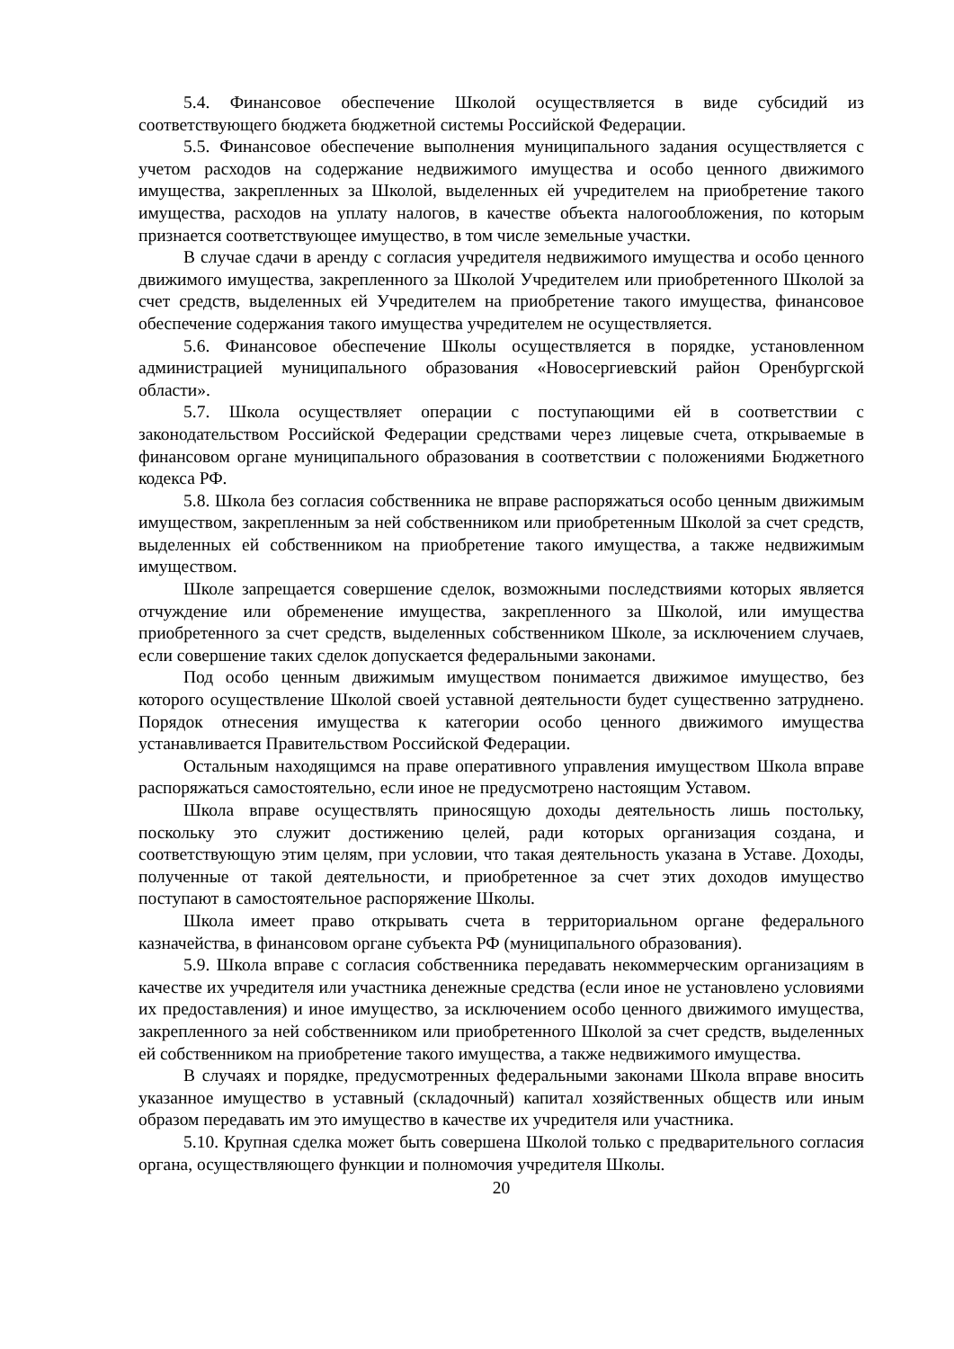5.4. Финансовое обеспечение Школой осуществляется в виде субсидий из соответствующего бюджета бюджетной системы Российской Федерации.
5.5. Финансовое обеспечение выполнения муниципального задания осуществляется с учетом расходов на содержание недвижимого имущества и особо ценного движимого имущества, закрепленных за Школой, выделенных ей учредителем на приобретение такого имущества, расходов на уплату налогов, в качестве объекта налогообложения, по которым признается соответствующее имущество, в том числе земельные участки.
В случае сдачи в аренду с согласия учредителя недвижимого имущества и особо ценного движимого имущества, закрепленного за Школой Учредителем или приобретенного Школой за счет средств, выделенных ей Учредителем на приобретение такого имущества, финансовое обеспечение содержания такого имущества учредителем не осуществляется.
5.6. Финансовое обеспечение Школы осуществляется в порядке, установленном администрацией муниципального образования «Новосергиевский район Оренбургской области».
5.7. Школа осуществляет операции с поступающими ей в соответствии с законодательством Российской Федерации средствами через лицевые счета, открываемые в финансовом органе муниципального образования в соответствии с положениями Бюджетного кодекса РФ.
5.8. Школа без согласия собственника не вправе распоряжаться особо ценным движимым имуществом, закрепленным за ней собственником или приобретенным Школой за счет средств, выделенных ей собственником на приобретение такого имущества, а также недвижимым имуществом.
Школе запрещается совершение сделок, возможными последствиями которых является отчуждение или обременение имущества, закрепленного за Школой, или имущества приобретенного за счет средств, выделенных собственником Школе, за исключением случаев, если совершение таких сделок допускается федеральными законами.
Под особо ценным движимым имуществом понимается движимое имущество, без которого осуществление Школой своей уставной деятельности будет существенно затруднено. Порядок отнесения имущества к категории особо ценного движимого имущества устанавливается Правительством Российской Федерации.
Остальным находящимся на праве оперативного управления имуществом Школа вправе распоряжаться самостоятельно, если иное не предусмотрено настоящим Уставом.
Школа вправе осуществлять приносящую доходы деятельность лишь постольку, поскольку это служит достижению целей, ради которых организация создана, и соответствующую этим целям, при условии, что такая деятельность указана в Уставе. Доходы, полученные от такой деятельности, и приобретенное за счет этих доходов имущество поступают в самостоятельное распоряжение Школы.
Школа имеет право открывать счета в территориальном органе федерального казначейства, в финансовом органе субъекта РФ (муниципального образования).
5.9. Школа вправе с согласия собственника передавать некоммерческим организациям в качестве их учредителя или участника денежные средства (если иное не установлено условиями их предоставления) и иное имущество, за исключением особо ценного движимого имущества, закрепленного за ней собственником или приобретенного Школой за счет средств, выделенных ей собственником на приобретение такого имущества, а также недвижимого имущества.
В случаях и порядке, предусмотренных федеральными законами Школа вправе вносить указанное имущество в уставный (складочный) капитал хозяйственных обществ или иным образом передавать им это имущество в качестве их учредителя или участника.
5.10. Крупная сделка может быть совершена Школой только с предварительного согласия органа, осуществляющего функции и полномочия учредителя Школы.
20